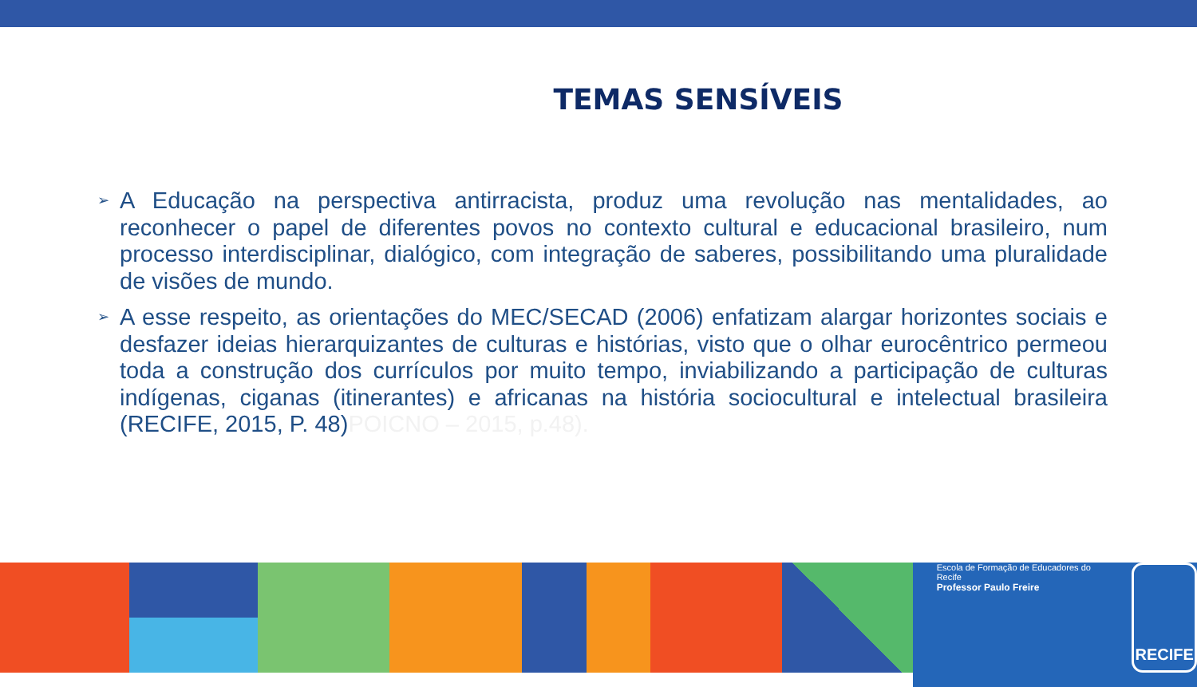TEMAS SENSÍVEIS
➢ A Educação na perspectiva antirracista, produz uma revolução nas mentalidades, ao reconhecer o papel de diferentes povos no contexto cultural e educacional brasileiro, num processo interdisciplinar, dialógico, com integração de saberes, possibilitando uma pluralidade de visões de mundo.
➢ A esse respeito, as orientações do MEC/SECAD (2006) enfatizam alargar horizontes sociais e desfazer ideias hierarquizantes de culturas e histórias, visto que o olhar eurocêntrico permeou toda a construção dos currículos por muito tempo, inviabilizando a participação de culturas indígenas, ciganas (itinerantes) e africanas na história sociocultural e intelectual brasileira (RECIFE, 2015, P. 48)POICNO – 2015, p.48).
Escola de Formação de Educadores do Recife
Professor Paulo Freire
RECIFE